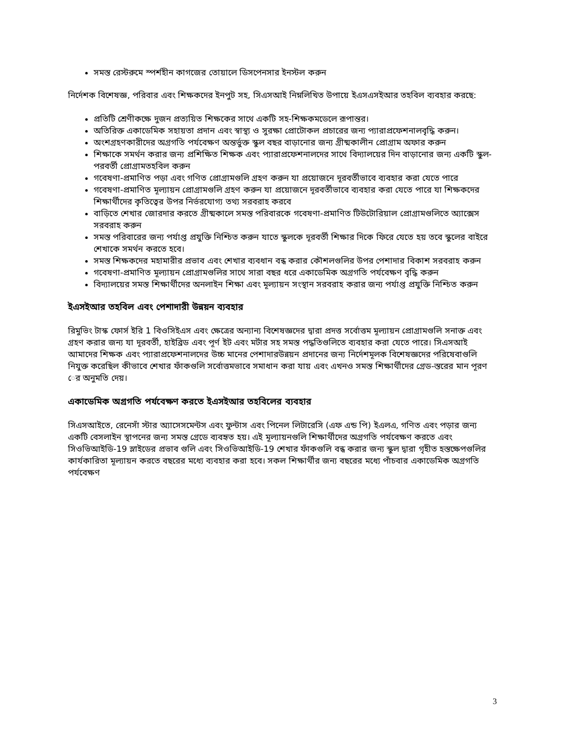সমস্ত রেস্টরুমে স্পর্শহীন কাগজের তোয়ালে ডিসপেনসার ইনস্টল করুন
নির্দেশক বিশেষজ্ঞ, পরিবার এবং শিক্ষকদের ইনপুট সহ, সিএসআই নিম্নলিখিত উপায়ে ইএসএসইআর তহবিল ব্যবহার করছে:
প্রতিটি শ্রেণীকক্ষে দুজন প্রত্যয়িত শিক্ষকের সাথে একটি সহ-শিক্ষকমডেলে রূপান্তর।
অতিরিক্ত একাডেমিক সহায়তা প্রদান এবং স্বাস্থ্য ও সুরক্ষা প্রোটোকল প্রচারের জন্য প্যারাপ্রফেশনালবৃদ্ধি করুন।
অংশগ্রহণকারীদের অগ্রগতি পর্যবেক্ষণ অন্তর্ভুক্ত স্কুল বছর বাড়ানোর জন্য গ্রীষ্মকালীন প্রোগ্রাম অফার করুন
শিক্ষাকে সমর্থন করার জন্য প্রশিক্ষিত শিক্ষক এবং প্যারাপ্রফেশনালদের সাথে বিদ্যালয়ের দিন বাড়ানোর জন্য একটি স্কুল-পরবর্তী প্রোগ্রামতহবিল করুন
গবেষণা-প্রমাণিত পড়া এবং গণিত প্রোগ্রামগুলি গ্রহণ করুন যা প্রয়োজনে দূরবর্তীভাবে ব্যবহার করা যেতে পারে
গবেষণা-প্রমাণিত মূল্যায়ন প্রোগ্রামগুলি গ্রহণ করুন যা প্রয়োজনে দূরবর্তীভাবে ব্যবহার করা যেতে পারে যা শিক্ষকদের শিক্ষার্থীদের কৃতিত্বের উপর নির্ভরযোগ্য তথ্য সরবরাহ করবে
বাড়িতে শেখার জোরদার করতে গ্রীষ্মকালে সমস্ত পরিবারকে গবেষণা-প্রমাণিত টিউটোরিয়াল প্রোগ্রামগুলিতে অ্যাক্সেস সরবরাহ করুন
সমস্ত পরিবারের জন্য পর্যাপ্ত প্রযুক্তি নিশ্চিত করুন যাতে স্কুলকে দূরবর্তী শিক্ষার দিকে ফিরে যেতে হয় তবে স্কুলের বাইরে শেখাকে সমর্থন করতে হবে।
সমস্ত শিক্ষকদের মহামারীর প্রভাব এবং শেখার ব্যবধান বন্ধ করার কৌশলগুলির উপর পেশাদার বিকাশ সরবরাহ করুন
গবেষণা-প্রমাণিত মূল্যায়ন প্রোগ্রামগুলির সাথে সারা বছর ধরে একাডেমিক অগ্রগতি পর্যবেক্ষণ বৃদ্ধি করুন
বিদ্যালয়ের সমস্ত শিক্ষার্থীদের অনলাইন শিক্ষা এবং মূল্যায়ন সংস্থান সরবরাহ করার জন্য পর্যাপ্ত প্রযুক্তি নিশ্চিত করুন
ইএসইআর তহবিল এবং পেশাদারী উন্নয়ন ব্যবহার
রিমুভিং টাস্ক ফোর্স ইরি 1 বিওসিইএস এবং ক্ষেত্রের অন্যান্য বিশেষজ্ঞদের দ্বারা প্রদত্ত সর্বোত্তম মূল্যায়ন প্রোগ্রামগুলি সনাক্ত এবং গ্রহণ করার জন্য যা দূরবর্তী, হাইব্রিড এবং পূর্ণ ইট এবং মর্টার সহ সমস্ত পদ্ধতিগুলিতে ব্যবহার করা যেতে পারে। সিএসআই আমাদের শিক্ষক এবং প্যারাপ্রফেশনালদের উচ্চ মানের পেশাদারউন্নয়ন প্রদানের জন্য নির্দেশমূলক বিশেষজ্ঞদের পরিষেবাগুলি নিযুক্ত করেছিল কীভাবে শেখার ফাঁকগুলি সর্বোত্তমভাবে সমাধান করা যায় এবং এখনও সমস্ত শিক্ষার্থীদের গ্রেড-স্তরের মান পূরণ ের অনুমতি দেয়।
একাডেমিক অগ্রগতি পর্যবেক্ষণ করতে ইএসইআর তহবিলের ব্যবহার
সিএসআইতে, রেনেসাঁ স্টার অ্যাসেসমেন্টস এবং ফুন্টাস এবং পিনেল লিটারেসি (এফ এন্ড পি) ইএলএ, গণিত এবং পড়ার জন্য একটি বেসলাইন স্থাপনের জন্য সমস্ত গ্রেডে ব্যবহৃত হয়। এই মূল্যায়নগুলি শিক্ষার্থীদের অগ্রগতি পর্যবেক্ষণ করতে এবং সিওভিআইডি-19 স্লাইডের প্রভাব গুলি এবং সিওভিআইডি-19 শেখার ফাঁকগুলি বন্ধ করার জন্য স্কুল দ্বারা গৃহীত হস্তক্ষেপগুলির কার্যকারিতা মূল্যায়ন করতে বছরের মধ্যে ব্যবহার করা হবে। সকল শিক্ষার্থীর জন্য বছরের মধ্যে পাঁচবার একাডেমিক অগ্রগতি পর্যবেক্ষণ
3